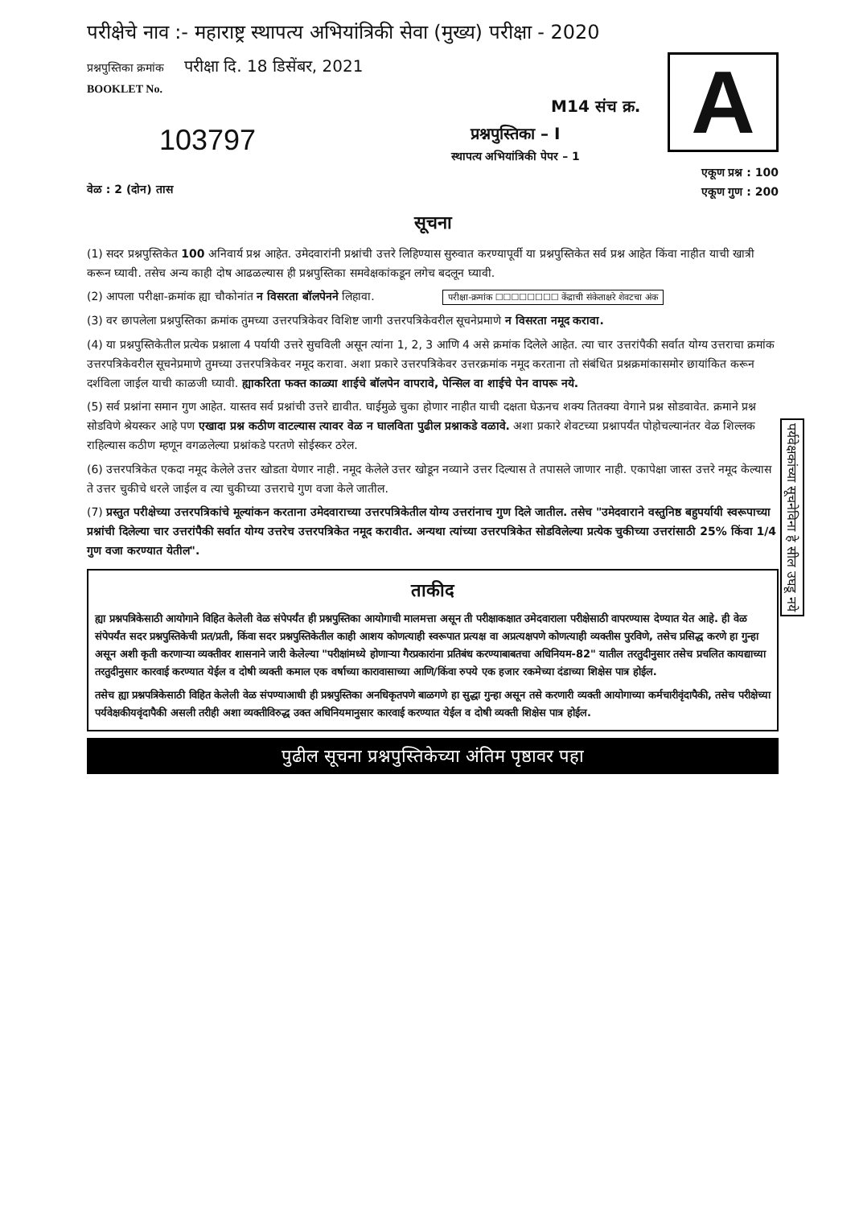परीक्षेचे नाव :- महाराष्ट्र स्थापत्य अभियांत्रिकी सेवा (मुख्य) परीक्षा - 2020
प्रश्नपुस्तिका क्रमांक परीक्षा दि. 18 डिसेंबर, 2021
BOOKLET No.
103797
वेळ : 2 (दोन) तास
M14 संच क्र.
प्रश्नपुस्तिका – I
स्थापत्य अभियांत्रिकी पेपर – 1
A
एकूण प्रश्न : 100
एकूण गुण : 200
सूचना
(1) सदर प्रश्नपुस्तिकेत 100 अनिवार्य प्रश्न आहेत. उमेदवारांनी प्रश्नांची उत्तरे लिहिण्यास सुरुवात करण्यापूर्वी या प्रश्नपुस्तिकेत सर्व प्रश्न आहेत किंवा नाहीत याची खात्री करून घ्यावी. तसेच अन्य काही दोष आढळल्यास ही प्रश्नपुस्तिका समवेक्षकांकडून लगेच बदलून घ्यावी.
(2) आपला परीक्षा-क्रमांक ह्या चौकोनांत न विसरता बॉलपेनने लिहावा. परीक्षा-क्रमांक ☐☐☐☐☐☐☐☐ केंद्राची संकेताक्षरे शेवटचा अंक
(3) वर छापलेला प्रश्नपुस्तिका क्रमांक तुमच्या उत्तरपत्रिकेवर विशिष्ट जागी उत्तरपत्रिकेवरील सूचनेप्रमाणे न विसरता नमूद करावा.
(4) या प्रश्नपुस्तिकेतील प्रत्येक प्रश्नाला 4 पर्यायी उत्तरे सुचविली असून त्यांना 1, 2, 3 आणि 4 असे क्रमांक दिलेले आहेत. त्या चार उत्तरांपैकी सर्वात योग्य उत्तराचा क्रमांक उत्तरपत्रिकेवरील सूचनेप्रमाणे तुमच्या उत्तरपत्रिकेवर नमूद करावा. अशा प्रकारे उत्तरपत्रिकेवर उत्तरक्रमांक नमूद करताना तो संबंधित प्रश्नक्रमांकासमोर छायांकित करून दर्शविला जाईल याची काळजी घ्यावी. ह्याकरिता फक्त काळ्या शाईचे बॉलपेन वापरावे, पेन्सिल वा शाईचे पेन वापरू नये.
(5) सर्व प्रश्नांना समान गुण आहेत. यास्तव सर्व प्रश्नांची उत्तरे द्यावीत. घाईमुळे चुका होणार नाहीत याची दक्षता घेऊनच शक्य तितक्या वेगाने प्रश्न सोडवावेत. क्रमाने प्रश्न सोडविणे श्रेयस्कर आहे पण एखादा प्रश्न कठीण वाटल्यास त्यावर वेळ न घालविता पुढील प्रश्नाकडे वळावे. अशा प्रकारे शेवटच्या प्रश्नापर्यंत पोहोचल्यानंतर वेळ शिल्लक राहिल्यास कठीण म्हणून वगळलेल्या प्रश्नांकडे परतणे सोईस्कर ठरेल.
(6) उत्तरपत्रिकेत एकदा नमूद केलेले उत्तर खोडता येणार नाही. नमूद केलेले उत्तर खोडून नव्याने उत्तर दिल्यास ते तपासले जाणार नाही. एकापेक्षा जास्त उत्तरे नमूद केल्यास ते उत्तर चुकीचे धरले जाईल व त्या चुकीच्या उत्तराचे गुण वजा केले जातील.
(7) प्रस्तुत परीक्षेच्या उत्तरपत्रिकांचे मूल्यांकन करताना उमेदवाराच्या उत्तरपत्रिकेतील योग्य उत्तरांनाच गुण दिले जातील. तसेच "उमेदवाराने वस्तुनिष्ठ बहुपर्यायी स्वरूपाच्या प्रश्नांची दिलेल्या चार उत्तरांपैकी सर्वात योग्य उत्तरेच उत्तरपत्रिकेत नमूद करावीत. अन्यथा त्यांच्या उत्तरपत्रिकेत सोडविलेल्या प्रत्येक चुकीच्या उत्तरांसाठी 25% किंवा 1/4 गुण वजा करण्यात येतील".
ताकीद
ह्या प्रश्नपत्रिकेसाठी आयोगाने विहित केलेली वेळ संपेपर्यंत ही प्रश्नपुस्तिका आयोगाची मालमत्ता असून ती परीक्षाकक्षात उमेदवाराला परीक्षेसाठी वापरण्यास देण्यात येत आहे. ही वेळ संपेपर्यंत सदर प्रश्नपुस्तिकेची प्रत/प्रती, किंवा सदर प्रश्नपुस्तिकेतील काही आशय कोणत्याही स्वरूपात प्रत्यक्ष वा अप्रत्यक्षपणे कोणत्याही व्यक्तीस पुरविणे, तसेच प्रसिद्ध करणे हा गुन्हा असून अशी कृती करणाऱ्या व्यक्तीवर शासनाने जारी केलेल्या "परीक्षांमध्ये होणाऱ्या गैरप्रकारांना प्रतिबंध करण्याबाबतचा अधिनियम-82" यातील तरतुदीनुसार तसेच प्रचलित कायद्याच्या तरतुदीनुसार कारवाई करण्यात येईल व दोषी व्यक्ती कमाल एक वर्षाच्या कारावासाच्या आणि/किंवा रुपये एक हजार रकमेच्या दंडाच्या शिक्षेस पात्र होईल.
तसेच ह्या प्रश्नपत्रिकेसाठी विहित केलेली वेळ संपण्याआधी ही प्रश्नपुस्तिका अनधिकृतपणे बाळगणे हा सुद्धा गुन्हा असून तसे करणारी व्यक्ती आयोगाच्या कर्मचारीवृंदापैकी, तसेच परीक्षेच्या पर्यवेक्षकीयवृंदापैकी असली तरीही अशा व्यक्तीविरुद्ध उक्त अधिनियमानुसार कारवाई करण्यात येईल व दोषी व्यक्ती शिक्षेस पात्र होईल.
पुढील सूचना प्रश्नपुस्तिकेच्या अंतिम पृष्ठावर पहा
पर्यवेक्षकांच्या सूचनेविना हे सील उघडू नये